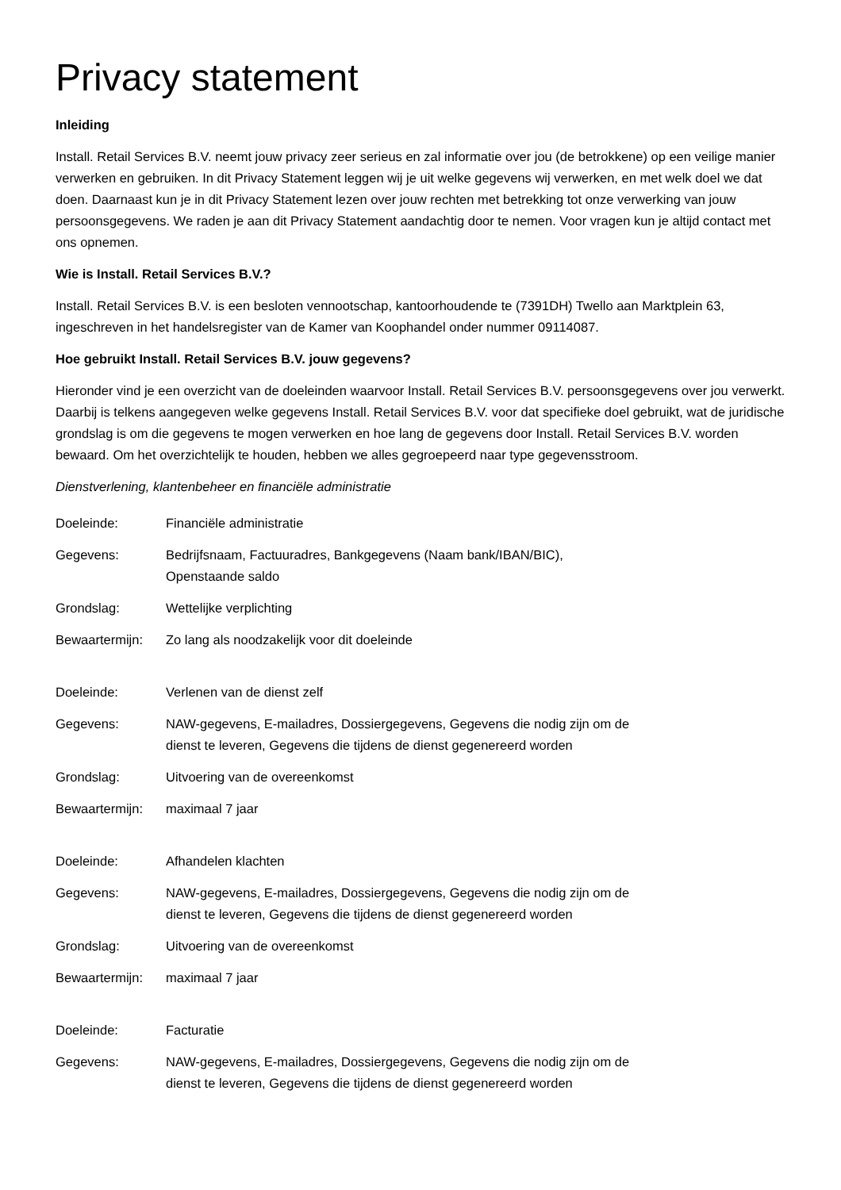Privacy statement
Inleiding
Install. Retail Services B.V. neemt jouw privacy zeer serieus en zal informatie over jou (de betrokkene) op een veilige manier verwerken en gebruiken. In dit Privacy Statement leggen wij je uit welke gegevens wij verwerken, en met welk doel we dat doen. Daarnaast kun je in dit Privacy Statement lezen over jouw rechten met betrekking tot onze verwerking van jouw persoonsgegevens. We raden je aan dit Privacy Statement aandachtig door te nemen. Voor vragen kun je altijd contact met ons opnemen.
Wie is Install. Retail Services B.V.?
Install. Retail Services B.V. is een besloten vennootschap, kantoorhoudende te (7391DH) Twello aan Marktplein 63, ingeschreven in het handelsregister van de Kamer van Koophandel onder nummer 09114087.
Hoe gebruikt Install. Retail Services B.V. jouw gegevens?
Hieronder vind je een overzicht van de doeleinden waarvoor Install. Retail Services B.V. persoonsgegevens over jou verwerkt. Daarbij is telkens aangegeven welke gegevens Install. Retail Services B.V. voor dat specifieke doel gebruikt, wat de juridische grondslag is om die gegevens te mogen verwerken en hoe lang de gegevens door Install. Retail Services B.V. worden bewaard. Om het overzichtelijk te houden, hebben we alles gegroepeerd naar type gegevensstroom.
Dienstverlening, klantenbeheer en financiële administratie
| Doeleinde: | Financiële administratie |
| Gegevens: | Bedrijfsnaam, Factuuradres, Bankgegevens (Naam bank/IBAN/BIC), Openstaande saldo |
| Grondslag: | Wettelijke verplichting |
| Bewaartermijn: | Zo lang als noodzakelijk voor dit doeleinde |
| Doeleinde: | Verlenen van de dienst zelf |
| Gegevens: | NAW-gegevens, E-mailadres, Dossiergegevens, Gegevens die nodig zijn om de dienst te leveren, Gegevens die tijdens de dienst gegenereerd worden |
| Grondslag: | Uitvoering van de overeenkomst |
| Bewaartermijn: | maximaal 7 jaar |
| Doeleinde: | Afhandelen klachten |
| Gegevens: | NAW-gegevens, E-mailadres, Dossiergegevens, Gegevens die nodig zijn om de dienst te leveren, Gegevens die tijdens de dienst gegenereerd worden |
| Grondslag: | Uitvoering van de overeenkomst |
| Bewaartermijn: | maximaal 7 jaar |
| Doeleinde: | Facturatie |
| Gegevens: | NAW-gegevens, E-mailadres, Dossiergegevens, Gegevens die nodig zijn om de dienst te leveren, Gegevens die tijdens de dienst gegenereerd worden |